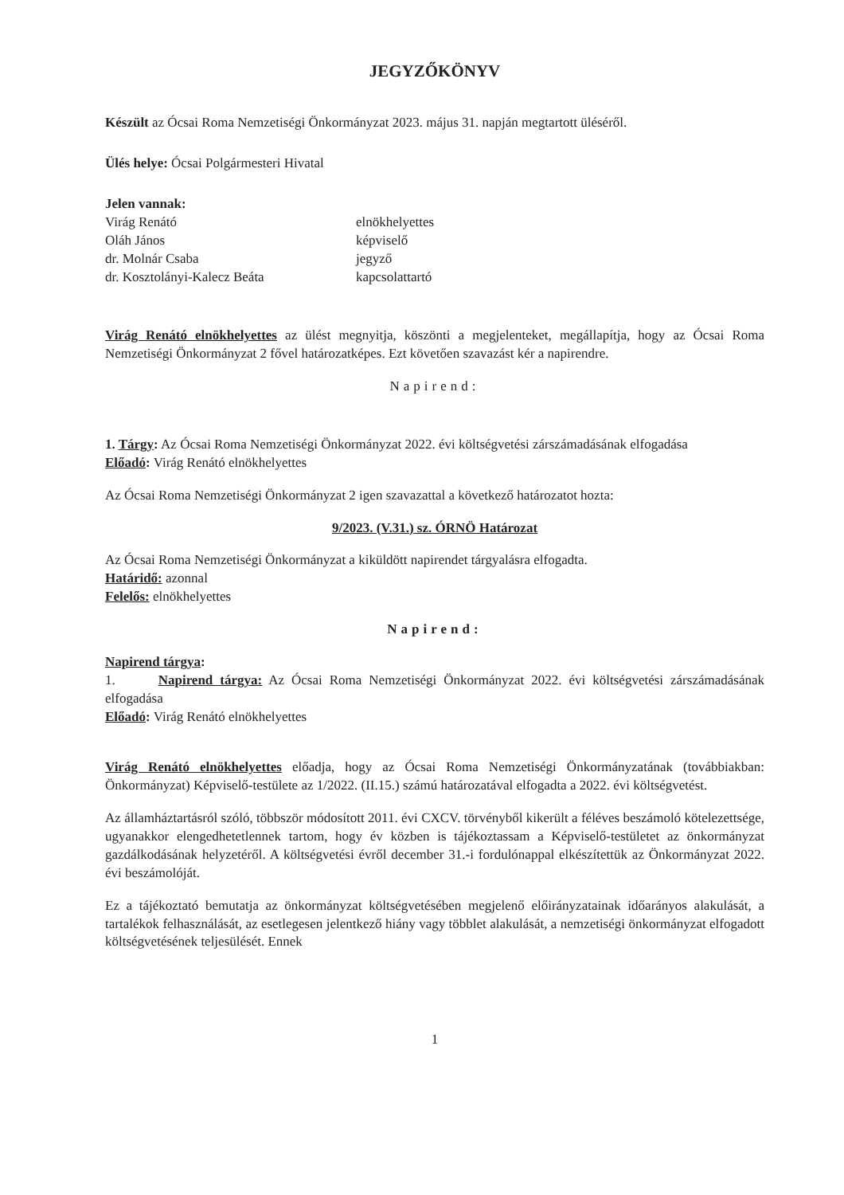JEGYZŐKÖNYV
Készült az Ócsai Roma Nemzetiségi Önkormányzat 2023. május 31. napján megtartott üléséről.
Ülés helye: Ócsai Polgármesteri Hivatal
Jelen vannak:
| Virág Renátó | elnökhelyettes |
| Oláh János | képviselő |
| dr. Molnár Csaba | jegyző |
| dr. Kosztolányi-Kalecz Beáta | kapcsolattartó |
Virág Renátó elnökhelyettes az ülést megnyitja, köszönti a megjelenteket, megállapítja, hogy az Ócsai Roma Nemzetiségi Önkormányzat 2 fővel határozatképes. Ezt követően szavazást kér a napirendre.
Napirend:
1. Tárgy: Az Ócsai Roma Nemzetiségi Önkormányzat 2022. évi költségvetési zárszámadásának elfogadása
Előadó: Virág Renátó elnökhelyettes
Az Ócsai Roma Nemzetiségi Önkormányzat 2 igen szavazattal a következő határozatot hozta:
9/2023. (V.31.) sz. ÓRNÖ Határozat
Az Ócsai Roma Nemzetiségi Önkormányzat a kiküldött napirendet tárgyalásra elfogadta.
Határidő: azonnal
Felelős: elnökhelyettes
Napirend:
Napirend tárgya:
1. Napirend tárgya: Az Ócsai Roma Nemzetiségi Önkormányzat 2022. évi költségvetési zárszámadásának elfogadása
Előadó: Virág Renátó elnökhelyettes
Virág Renátó elnökhelyettes előadja, hogy az Ócsai Roma Nemzetiségi Önkormányzatának (továbbiakban: Önkormányzat) Képviselő-testülete az 1/2022. (II.15.) számú határozatával elfogadta a 2022. évi költségvetést.
Az államháztartásról szóló, többször módosított 2011. évi CXCV. törvényből kikerült a féléves beszámoló kötelezettsége, ugyanakkor elengedhetetlennek tartom, hogy év közben is tájékoztassam a Képviselő-testületet az önkormányzat gazdálkodásának helyzetéről. A költségvetési évről december 31.-i fordulónappal elkészítettük az Önkormányzat 2022. évi beszámolóját.
Ez a tájékoztató bemutatja az önkormányzat költségvetésében megjelenő előirányzatainak időarányos alakulását, a tartalékok felhasználását, az esetlegesen jelentkező hiány vagy többlet alakulását, a nemzetiségi önkormányzat elfogadott költségvetésének teljesülését. Ennek
1